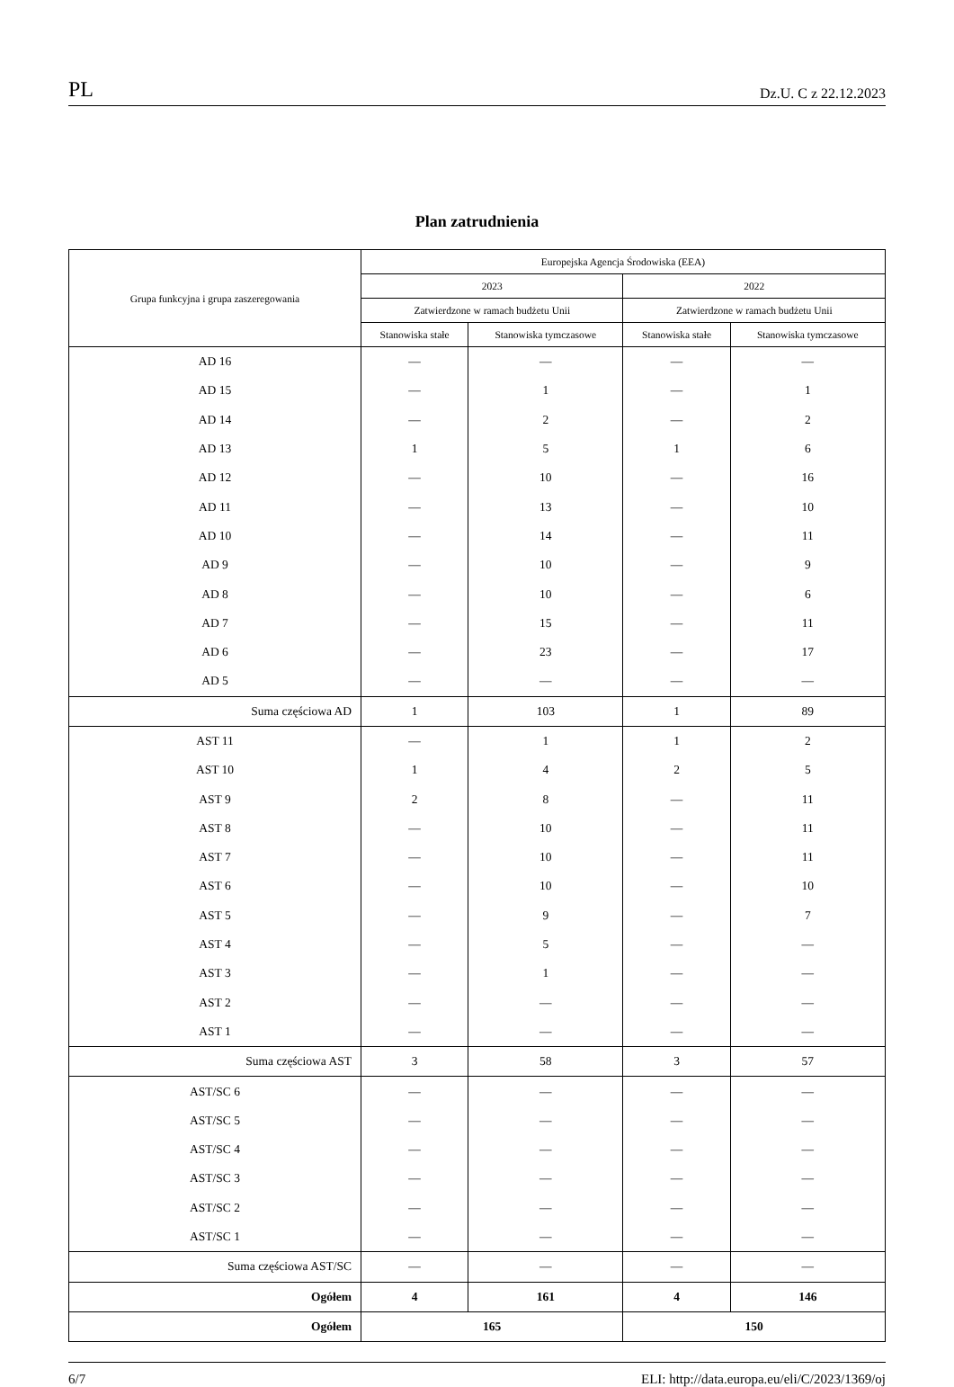PL Dz.U. C z 22.12.2023
Plan zatrudnienia
| Grupa funkcyjna i grupa zaszeregowania | Europejska Agencja Środowiska (EEA) | | | |
| --- | --- | --- | --- | --- |
| | 2023 | | 2022 | |
| | Zatwierdzone w ramach budżetu Unii | | Zatwierdzone w ramach budżetu Unii | |
| | Stanowiska stałe | Stanowiska tymczasowe | Stanowiska stałe | Stanowiska tymczasowe |
| AD 16 | — | — | — | — |
| AD 15 | — | 1 | — | 1 |
| AD 14 | — | 2 | — | 2 |
| AD 13 | 1 | 5 | 1 | 6 |
| AD 12 | — | 10 | — | 16 |
| AD 11 | — | 13 | — | 10 |
| AD 10 | — | 14 | — | 11 |
| AD 9 | — | 10 | — | 9 |
| AD 8 | — | 10 | — | 6 |
| AD 7 | — | 15 | — | 11 |
| AD 6 | — | 23 | — | 17 |
| AD 5 | — | — | — | — |
| Suma częściowa AD | 1 | 103 | 1 | 89 |
| AST 11 | — | 1 | 1 | 2 |
| AST 10 | 1 | 4 | 2 | 5 |
| AST 9 | 2 | 8 | — | 11 |
| AST 8 | — | 10 | — | 11 |
| AST 7 | — | 10 | — | 11 |
| AST 6 | — | 10 | — | 10 |
| AST 5 | — | 9 | — | 7 |
| AST 4 | — | 5 | — | — |
| AST 3 | — | 1 | — | — |
| AST 2 | — | — | — | — |
| AST 1 | — | — | — | — |
| Suma częściowa AST | 3 | 58 | 3 | 57 |
| AST/SC 6 | — | — | — | — |
| AST/SC 5 | — | — | — | — |
| AST/SC 4 | — | — | — | — |
| AST/SC 3 | — | — | — | — |
| AST/SC 2 | — | — | — | — |
| AST/SC 1 | — | — | — | — |
| Suma częściowa AST/SC | — | — | — | — |
| Ogółem | 4 | 161 | 4 | 146 |
| Ogółem | 165 | | 150 | |
6/7 ELI: http://data.europa.eu/eli/C/2023/1369/oj